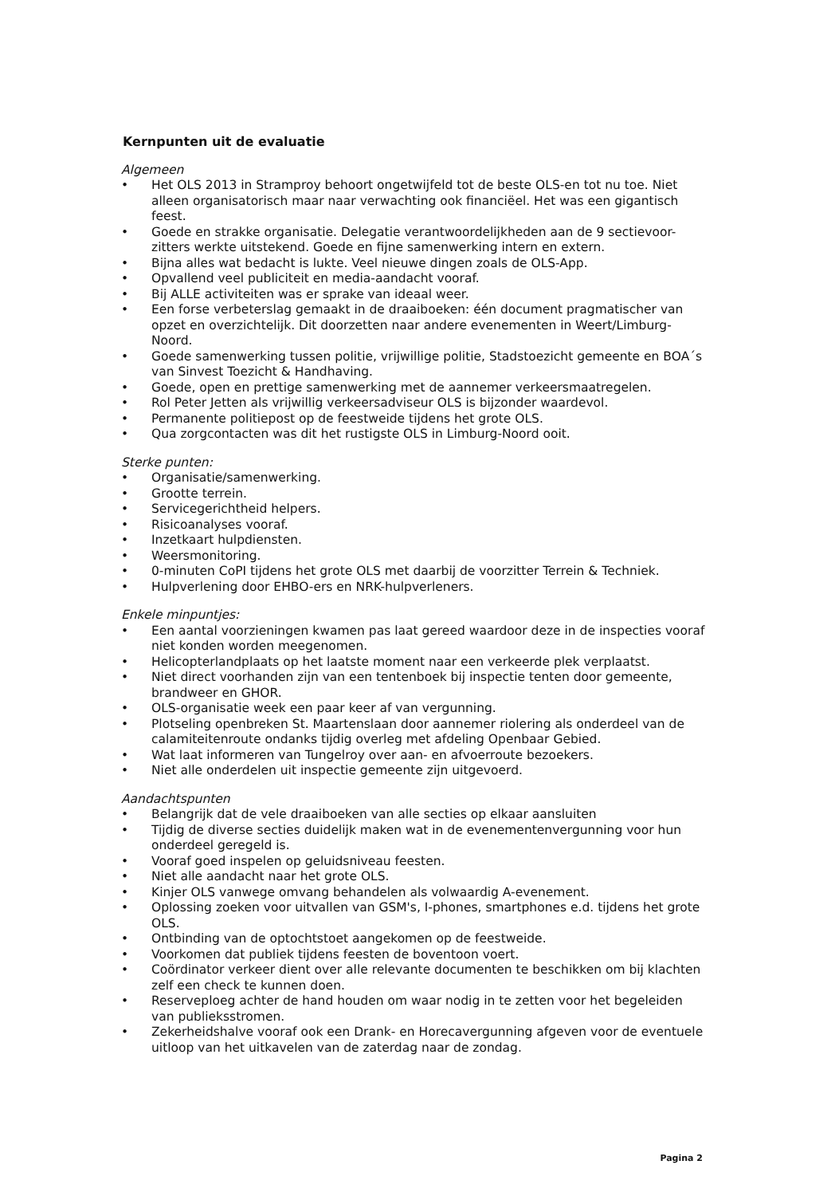Kernpunten uit de evaluatie
Algemeen
• Het OLS 2013 in Stramproy behoort ongetwijfeld tot de beste OLS-en tot nu toe. Niet alleen organisatorisch maar naar verwachting ook financiëel. Het was een gigantisch feest.
• Goede en strakke organisatie. Delegatie verantwoordelijkheden aan de 9 sectievoor-zitters werkte uitstekend. Goede en fijne samenwerking intern en extern.
• Bijna alles wat bedacht is lukte. Veel nieuwe dingen zoals de OLS-App.
• Opvallend veel publiciteit en media-aandacht vooraf.
• Bij ALLE activiteiten was er sprake van ideaal weer.
• Een forse verbeterslag gemaakt in de draaiboeken: één document pragmatischer van opzet en overzichtelijk. Dit doorzetten naar andere evenementen in Weert/Limburg-Noord.
• Goede samenwerking tussen politie, vrijwillige politie, Stadstoezicht gemeente en BOA´s van Sinvest Toezicht & Handhaving.
• Goede, open en prettige samenwerking met de aannemer verkeersmaatregelen.
• Rol Peter Jetten als vrijwillig verkeersadviseur OLS is bijzonder waardevol.
• Permanente politiepost op de feestweide tijdens het grote OLS.
• Qua zorgcontacten was dit het rustigste OLS in Limburg-Noord ooit.
Sterke punten:
• Organisatie/samenwerking.
• Grootte terrein.
• Servicegerichtheid helpers.
• Risicoanalyses vooraf.
• Inzetkaart hulpdiensten.
• Weersmonitoring.
• 0-minuten CoPI tijdens het grote OLS met daarbij de voorzitter Terrein & Techniek.
• Hulpverlening door EHBO-ers en NRK-hulpverleners.
Enkele minpuntjes:
• Een aantal voorzieningen kwamen pas laat gereed waardoor deze in de inspecties vooraf niet konden worden meegenomen.
• Helicopterlandplaats op het laatste moment naar een verkeerde plek verplaatst.
• Niet direct voorhanden zijn van een tentenboek bij inspectie tenten door gemeente, brandweer en GHOR.
• OLS-organisatie week een paar keer af van vergunning.
• Plotseling openbreken St. Maartenslaan door aannemer riolering als onderdeel van de calamiteitenroute ondanks tijdig overleg met afdeling Openbaar Gebied.
• Wat laat informeren van Tungelroy over aan- en afvoerroute bezoekers.
• Niet alle onderdelen uit inspectie gemeente zijn uitgevoerd.
Aandachtspunten
• Belangrijk dat de vele draaiboeken van alle secties op elkaar aansluiten
• Tijdig de diverse secties duidelijk maken wat in de evenementenvergunning voor hun onderdeel geregeld is.
• Vooraf goed inspelen op geluidsniveau feesten.
• Niet alle aandacht naar het grote OLS.
• Kinjer OLS vanwege omvang behandelen als volwaardig A-evenement.
• Oplossing zoeken voor uitvallen van GSM's, I-phones, smartphones e.d. tijdens het grote OLS.
• Ontbinding van de optochtstoet aangekomen op de feestweide.
• Voorkomen dat publiek tijdens feesten de boventoon voert.
• Coördinator verkeer dient over alle relevante documenten te beschikken om bij klachten zelf een check te kunnen doen.
• Reserveploeg achter de hand houden om waar nodig in te zetten voor het begeleiden van publieksstromen.
• Zekerheidshalve vooraf ook een Drank- en Horecavergunning afgeven voor de eventuele uitloop van het uitkavelen van de zaterdag naar de zondag.
Pagina 2